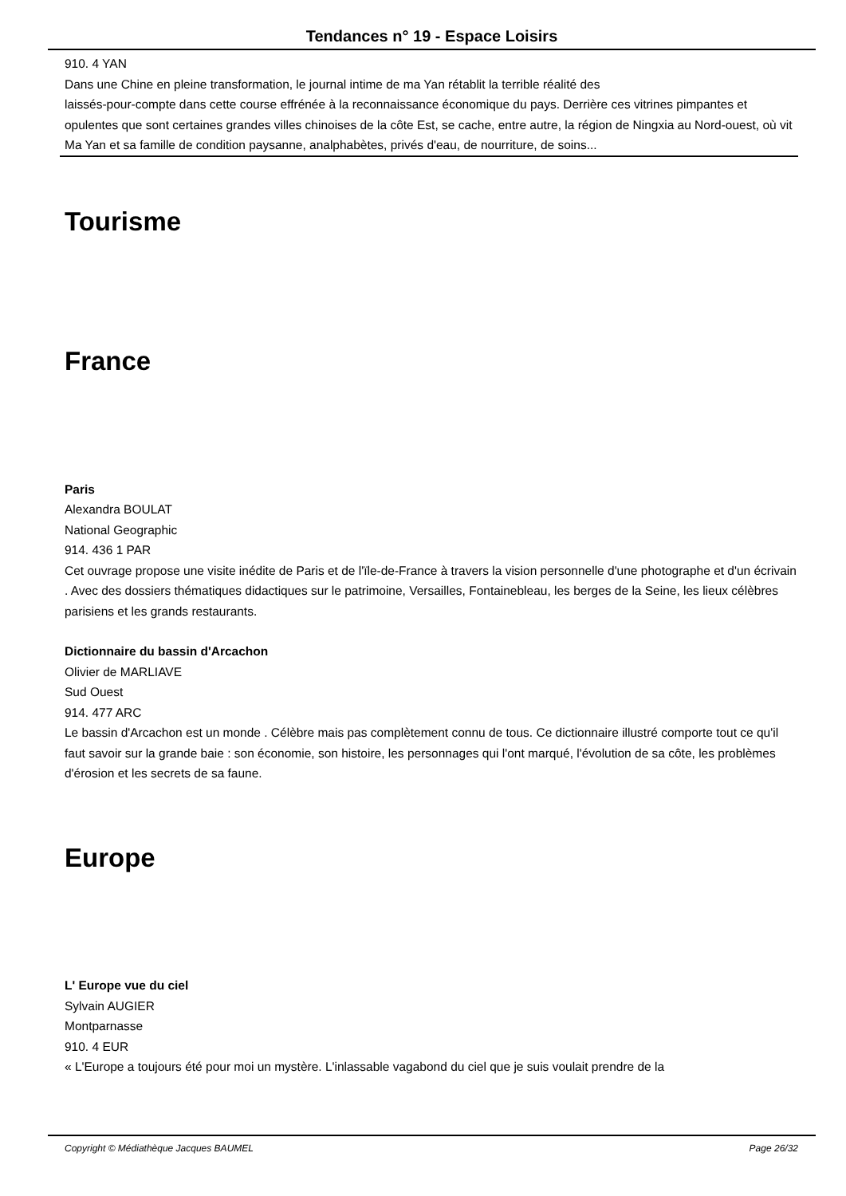Tendances n° 19 - Espace Loisirs
910. 4 YAN
Dans une Chine en pleine transformation, le journal intime de ma Yan rétablit la terrible réalité des
laissés-pour-compte dans cette course effrénée à la reconnaissance économique du pays. Derrière ces vitrines pimpantes et opulentes que sont certaines grandes villes chinoises de la côte Est, se cache, entre autre, la région de Ningxia au Nord-ouest, où vit Ma Yan et sa famille de condition paysanne, analphabètes, privés d'eau, de nourriture, de soins...
Tourisme
France
Paris
Alexandra BOULAT
National Geographic
914. 436 1 PAR
Cet ouvrage propose une visite inédite de Paris et de l'ïle-de-France à travers la vision personnelle d'une photographe et d'un écrivain . Avec des dossiers thématiques didactiques sur le patrimoine, Versailles, Fontainebleau, les berges de la Seine, les lieux célèbres parisiens et les grands restaurants.
Dictionnaire du bassin d'Arcachon
Olivier de MARLIAVE
Sud Ouest
914. 477 ARC
Le bassin d'Arcachon est un monde . Célèbre mais pas complètement connu de tous. Ce dictionnaire illustré comporte tout ce qu'il faut savoir sur la grande baie : son économie, son histoire, les personnages qui l'ont marqué, l'évolution de sa côte, les problèmes d'érosion et les secrets de sa faune.
Europe
L' Europe vue du ciel
Sylvain AUGIER
Montparnasse
910. 4 EUR
« L'Europe a toujours été pour moi un mystère. L'inlassable vagabond du ciel que je suis voulait prendre de la
Copyright © Médiathèque Jacques BAUMEL Page 26/32